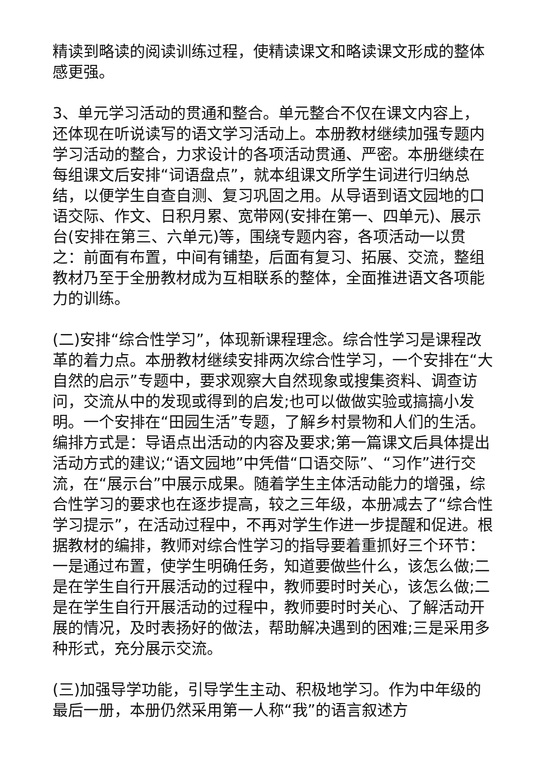精读到略读的阅读训练过程，使精读课文和略读课文形成的整体感更强。
3、单元学习活动的贯通和整合。单元整合不仅在课文内容上，还体现在听说读写的语文学习活动上。本册教材继续加强专题内学习活动的整合，力求设计的各项活动贯通、严密。本册继续在每组课文后安排“词语盘点”，就本组课文所学生词进行归纳总结，以便学生自查自测、复习巩固之用。从导语到语文园地的口语交际、作文、日积月累、宽带网(安排在第一、四单元)、展示台(安排在第三、六单元)等，围绕专题内容，各项活动一以贯之：前面有布置，中间有铺垫，后面有复习、拓展、交流，整组教材乃至于全册教材成为互相联系的整体，全面推进语文各项能力的训练。
(二)安排“综合性学习”，体现新课程理念。综合性学习是课程改革的着力点。本册教材继续安排两次综合性学习，一个安排在“大自然的启示”专题中，要求观察大自然现象或搜集资料、调查访问，交流从中的发现或得到的启发;也可以做做实验或搞搞小发明。一个安排在“田园生活”专题，了解乡村景物和人们的生活。编排方式是：导语点出活动的内容及要求;第一篇课文后具体提出活动方式的建议;“语文园地”中凭借“口语交际”、“习作”进行交流，在“展示台”中展示成果。随着学生主体活动能力的增强，综合性学习的要求也在逐步提高，较之三年级，本册减去了“综合性学习提示”，在活动过程中，不再对学生作进一步提醒和促进。根据教材的编排，教师对综合性学习的指导要着重抓好三个环节：一是通过布置，使学生明确任务，知道要做些什么，该怎么做;二是在学生自行开展活动的过程中，教师要时时关心，该怎么做;二是在学生自行开展活动的过程中，教师要时时关心、了解活动开展的情况，及时表扬好的做法，帮助解决遇到的困难;三是采用多种形式，充分展示交流。
(三)加强导学功能，引导学生主动、积极地学习。作为中年级的最后一册，本册仍然采用第一人称“我”的语言叙述方